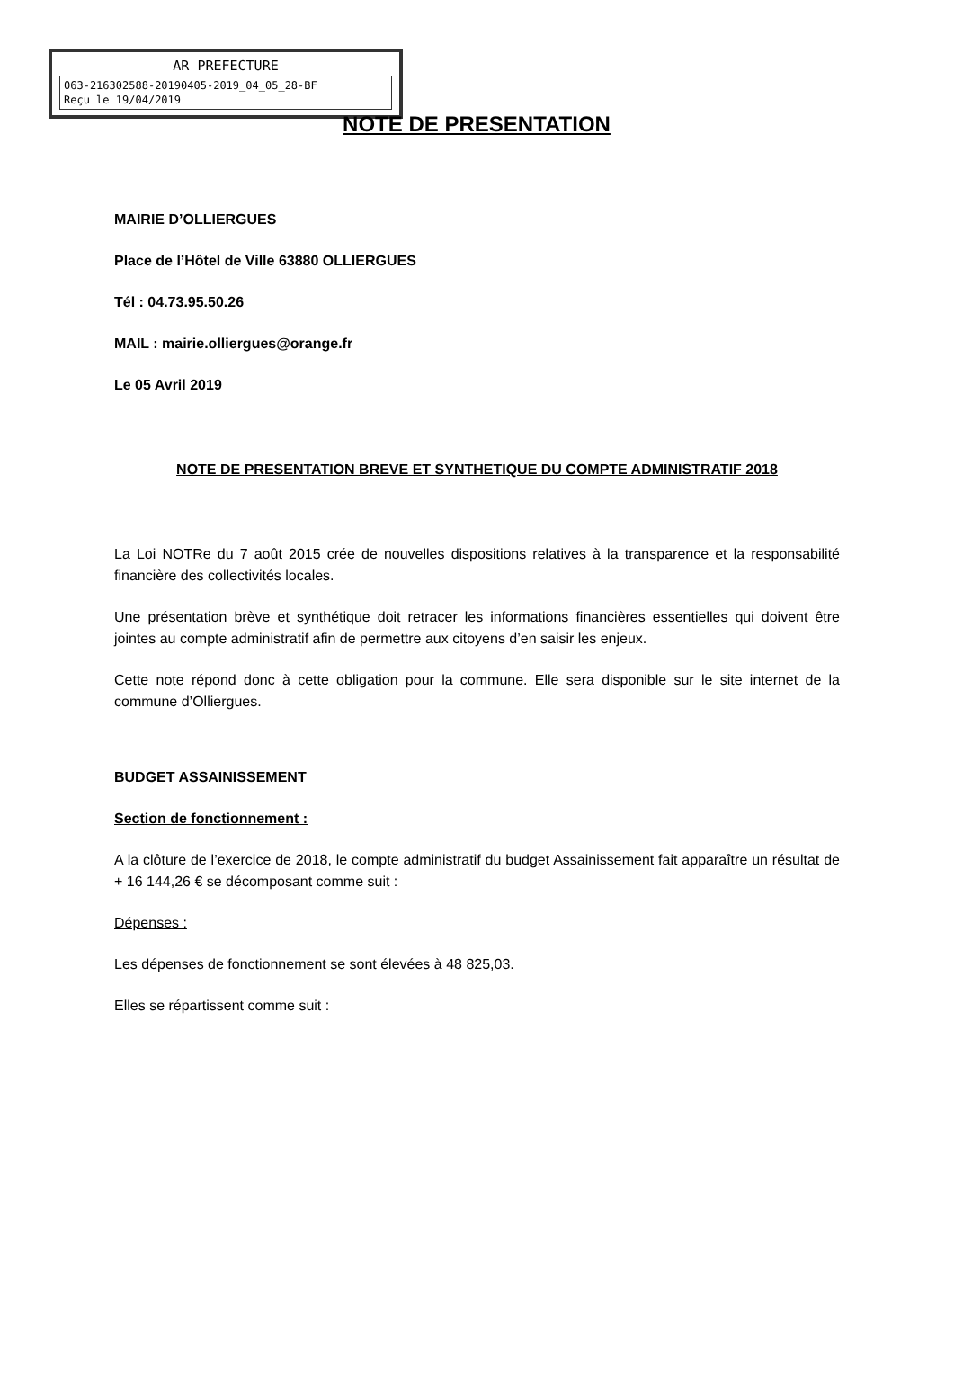AR PREFECTURE
063-216302588-20190405-2019_04_05_28-BF
Reçu le 19/04/2019
NOTE DE PRESENTATION
MAIRIE D’OLLIERGUES
Place de l’Hôtel de Ville 63880 OLLIERGUES
Tél : 04.73.95.50.26
MAIL : mairie.olliergues@orange.fr
Le 05 Avril 2019
NOTE DE PRESENTATION BREVE ET SYNTHETIQUE DU COMPTE ADMINISTRATIF 2018
La Loi NOTRe du 7 août 2015 crée de nouvelles dispositions relatives à la transparence et la responsabilité financière des collectivités locales.
Une présentation brève et synthétique doit retracer les informations financières essentielles qui doivent être jointes au compte administratif afin de permettre aux citoyens d’en saisir les enjeux.
Cette note répond donc à cette obligation pour la commune. Elle sera disponible sur le site internet de la commune d’Olliergues.
BUDGET ASSAINISSEMENT
Section de fonctionnement :
A la clôture de l’exercice de 2018, le compte administratif du budget Assainissement fait apparaître un résultat de + 16 144,26 € se décomposant comme suit :
Dépenses :
Les dépenses de fonctionnement se sont élevées à 48 825,03.
Elles se répartissent comme suit :